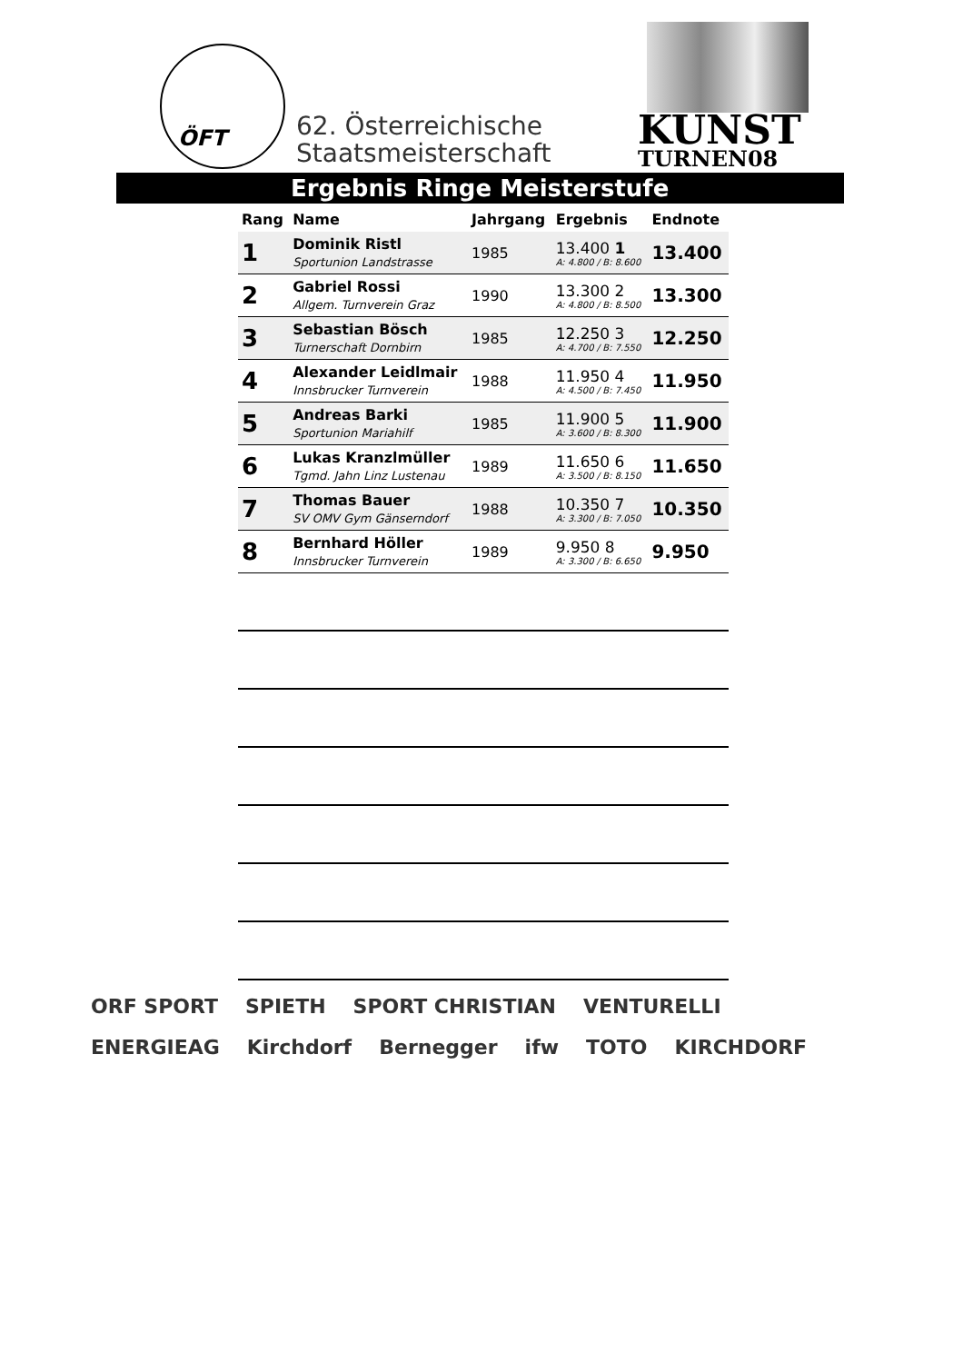ÖFT
62. Österreichische
Staatsmeisterschaft
KUNST
TURNEN08
Ergebnis Ringe Meisterstufe
| Rang | Name | Jahrgang | Ergebnis | Endnote |
| --- | --- | --- | --- | --- |
| 1 | Dominik Ristl Sportunion Landstrasse | 1985 | 13.400 1 A: 4.800 / B: 8.600 | 13.400 |
| 2 | Gabriel Rossi Allgem. Turnverein Graz | 1990 | 13.300 2 A: 4.800 / B: 8.500 | 13.300 |
| 3 | Sebastian Bösch Turnerschaft Dornbirn | 1985 | 12.250 3 A: 4.700 / B: 7.550 | 12.250 |
| 4 | Alexander Leidlmair Innsbrucker Turnverein | 1988 | 11.950 4 A: 4.500 / B: 7.450 | 11.950 |
| 5 | Andreas Barki Sportunion Mariahilf | 1985 | 11.900 5 A: 3.600 / B: 8.300 | 11.900 |
| 6 | Lukas Kranzlmüller Tgmd. Jahn Linz Lustenau | 1989 | 11.650 6 A: 3.500 / B: 8.150 | 11.650 |
| 7 | Thomas Bauer SV OMV Gym Gänserndorf | 1988 | 10.350 7 A: 3.300 / B: 7.050 | 10.350 |
| 8 | Bernhard Höller Innsbrucker Turnverein | 1989 | 9.950 8 A: 3.300 / B: 6.650 | 9.950 |
ORF SPORT SPIETH SPORT CHRISTIAN VENTURELLI ENERGIEAG Kirchdorf Bernegger ifw TOTO KIRCHDORF